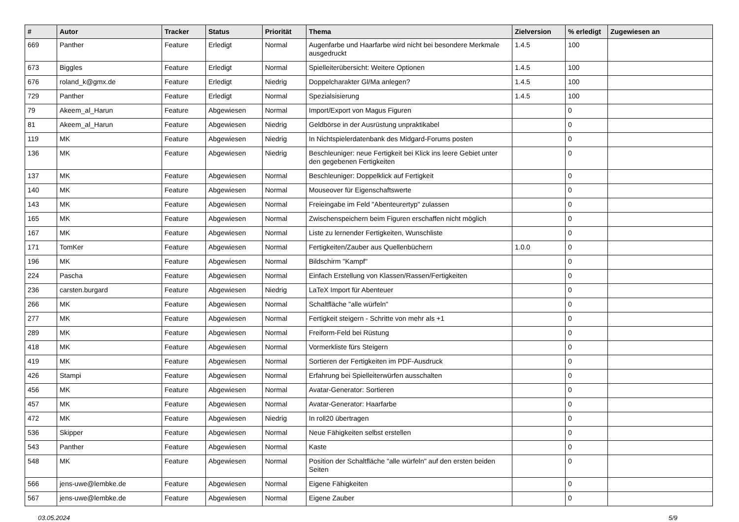| # | Autor | Tracker | Status | Priorität | Thema | Zielversion | % erledigt | Zugewiesen an |
| --- | --- | --- | --- | --- | --- | --- | --- | --- |
| 669 | Panther | Feature | Erledigt | Normal | Augenfarbe und Haarfarbe wird nicht bei besondere Merkmale ausgedruckt | 1.4.5 | 100 | |
| 673 | Biggles | Feature | Erledigt | Normal | Spielleiterübersicht: Weitere Optionen | 1.4.5 | 100 | |
| 676 | roland_k@gmx.de | Feature | Erledigt | Niedrig | Doppelcharakter Gl/Ma anlegen? | 1.4.5 | 100 | |
| 729 | Panther | Feature | Erledigt | Normal | Spezialsisierung | 1.4.5 | 100 | |
| 79 | Akeem_al_Harun | Feature | Abgewiesen | Normal | Import/Export von Magus Figuren | | 0 | |
| 81 | Akeem_al_Harun | Feature | Abgewiesen | Niedrig | Geldbörse in der Ausrüstung unpraktikabel | | 0 | |
| 119 | MK | Feature | Abgewiesen | Niedrig | In Nichtspielerdatenbank des Midgard-Forums posten | | 0 | |
| 136 | MK | Feature | Abgewiesen | Niedrig | Beschleuniger: neue Fertigkeit bei Klick ins leere Gebiet unter den gegebenen Fertigkeiten | | 0 | |
| 137 | MK | Feature | Abgewiesen | Normal | Beschleuniger: Doppelklick auf Fertigkeit | | 0 | |
| 140 | MK | Feature | Abgewiesen | Normal | Mouseover für Eigenschaftswerte | | 0 | |
| 143 | MK | Feature | Abgewiesen | Normal | Freieingabe im Feld "Abenteurertyp" zulassen | | 0 | |
| 165 | MK | Feature | Abgewiesen | Normal | Zwischenspeichern beim Figuren erschaffen nicht möglich | | 0 | |
| 167 | MK | Feature | Abgewiesen | Normal | Liste zu lernender Fertigkeiten, Wunschliste | | 0 | |
| 171 | TomKer | Feature | Abgewiesen | Normal | Fertigkeiten/Zauber aus Quellenbüchern | 1.0.0 | 0 | |
| 196 | MK | Feature | Abgewiesen | Normal | Bildschirm "Kampf" | | 0 | |
| 224 | Pascha | Feature | Abgewiesen | Normal | Einfach Erstellung von Klassen/Rassen/Fertigkeiten | | 0 | |
| 236 | carsten.burgard | Feature | Abgewiesen | Niedrig | LaTeX Import für Abenteuer | | 0 | |
| 266 | MK | Feature | Abgewiesen | Normal | Schaltfläche "alle würfeln" | | 0 | |
| 277 | MK | Feature | Abgewiesen | Normal | Fertigkeit steigern - Schritte von mehr als +1 | | 0 | |
| 289 | MK | Feature | Abgewiesen | Normal | Freiform-Feld bei Rüstung | | 0 | |
| 418 | MK | Feature | Abgewiesen | Normal | Vormerkliste fürs Steigern | | 0 | |
| 419 | MK | Feature | Abgewiesen | Normal | Sortieren der Fertigkeiten im PDF-Ausdruck | | 0 | |
| 426 | Stampi | Feature | Abgewiesen | Normal | Erfahrung bei Spielleiterwürfen ausschalten | | 0 | |
| 456 | MK | Feature | Abgewiesen | Normal | Avatar-Generator: Sortieren | | 0 | |
| 457 | MK | Feature | Abgewiesen | Normal | Avatar-Generator: Haarfarbe | | 0 | |
| 472 | MK | Feature | Abgewiesen | Niedrig | In roll20 übertragen | | 0 | |
| 536 | Skipper | Feature | Abgewiesen | Normal | Neue Fähigkeiten selbst erstellen | | 0 | |
| 543 | Panther | Feature | Abgewiesen | Normal | Kaste | | 0 | |
| 548 | MK | Feature | Abgewiesen | Normal | Position der Schaltfläche "alle würfeln" auf den ersten beiden Seiten | | 0 | |
| 566 | jens-uwe@lembke.de | Feature | Abgewiesen | Normal | Eigene Fähigkeiten | | 0 | |
| 567 | jens-uwe@lembke.de | Feature | Abgewiesen | Normal | Eigene Zauber | | 0 | |
03.05.2024 5/9